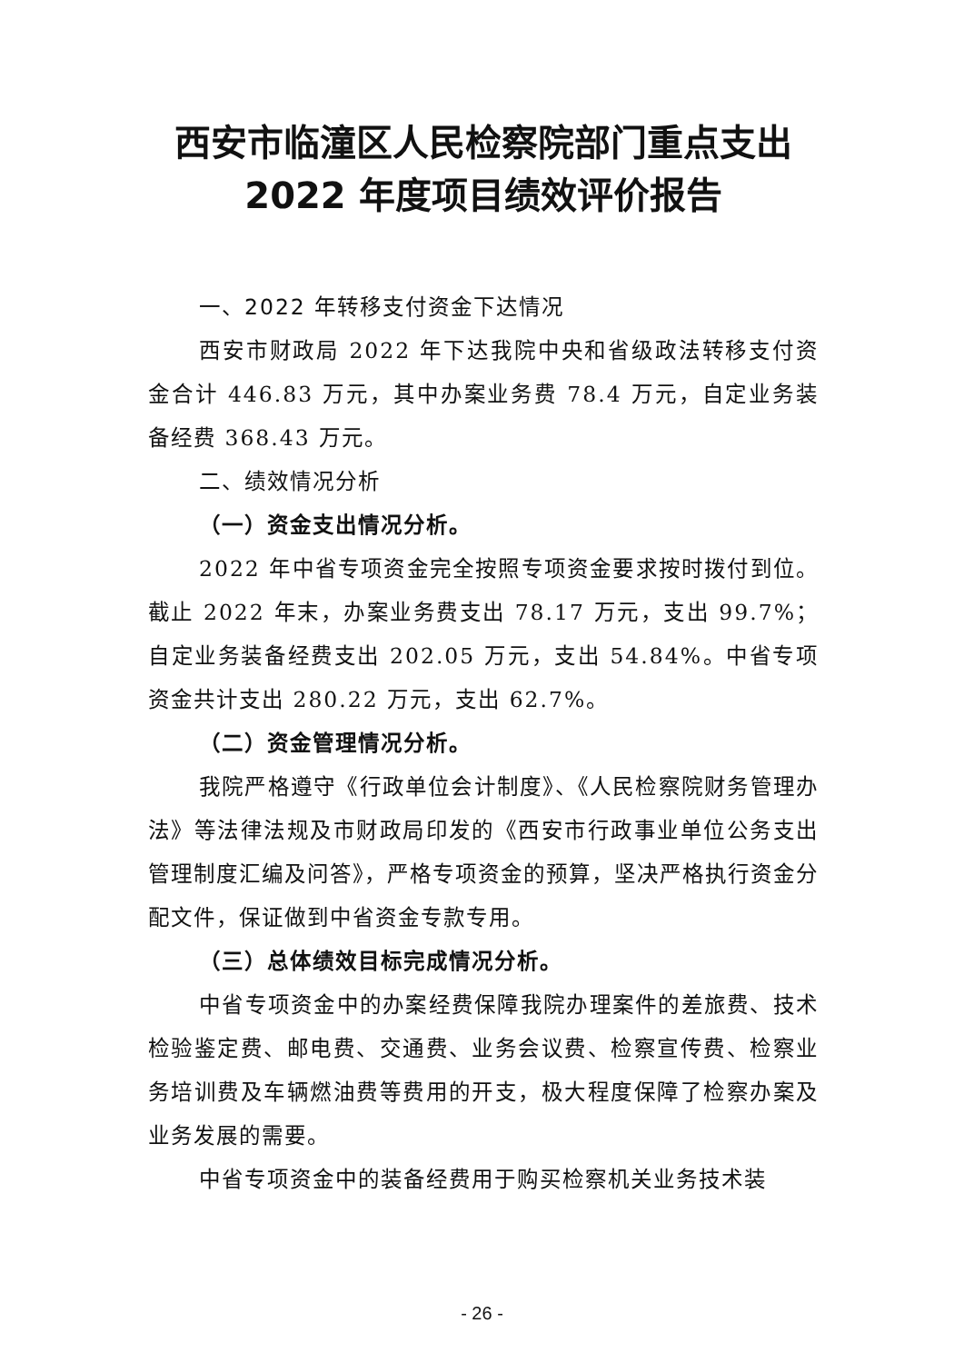西安市临潼区人民检察院部门重点支出
2022 年度项目绩效评价报告
一、2022 年转移支付资金下达情况
西安市财政局 2022 年下达我院中央和省级政法转移支付资金合计 446.83 万元，其中办案业务费 78.4 万元，自定业务装备经费 368.43 万元。
二、绩效情况分析
（一）资金支出情况分析。
2022 年中省专项资金完全按照专项资金要求按时拨付到位。截止 2022 年末，办案业务费支出 78.17 万元，支出 99.7%；自定业务装备经费支出 202.05 万元，支出 54.84%。中省专项资金共计支出 280.22 万元，支出 62.7%。
（二）资金管理情况分析。
我院严格遵守《行政单位会计制度》、《人民检察院财务管理办法》等法律法规及市财政局印发的《西安市行政事业单位公务支出管理制度汇编及问答》，严格专项资金的预算，坚决严格执行资金分配文件，保证做到中省资金专款专用。
（三）总体绩效目标完成情况分析。
中省专项资金中的办案经费保障我院办理案件的差旅费、技术检验鉴定费、邮电费、交通费、业务会议费、检察宣传费、检察业务培训费及车辆燃油费等费用的开支，极大程度保障了检察办案及业务发展的需要。
中省专项资金中的装备经费用于购买检察机关业务技术装
- 26 -